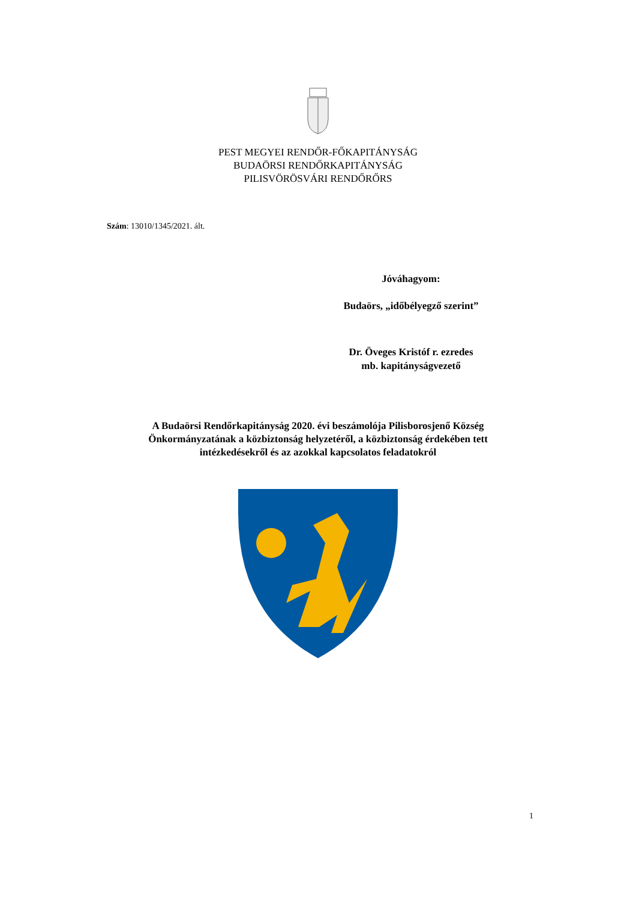PEST MEGYEI RENDŐR-FŐKAPITÁNYSÁG
BUDAÖRSI RENDŐRKAPITÁNYSÁG
PILISVÖRÖSVÁRI RENDŐRŐRS
Szám: 13010/1345/2021. ált.
Jóváhagyom:
Budaörs, „időbélyegző szerint”
Dr. Öveges Kristóf r. ezredes
mb. kapitányságvezető
A Budaörsi Rendőrkapitányság 2020. évi beszámolója Pilisborosjenő Község
Önkormányzatának a közbiztonság helyzetéről, a közbiztonság érdekében tett
intézkedésekről és az azokkal kapcsolatos feladatokról
1